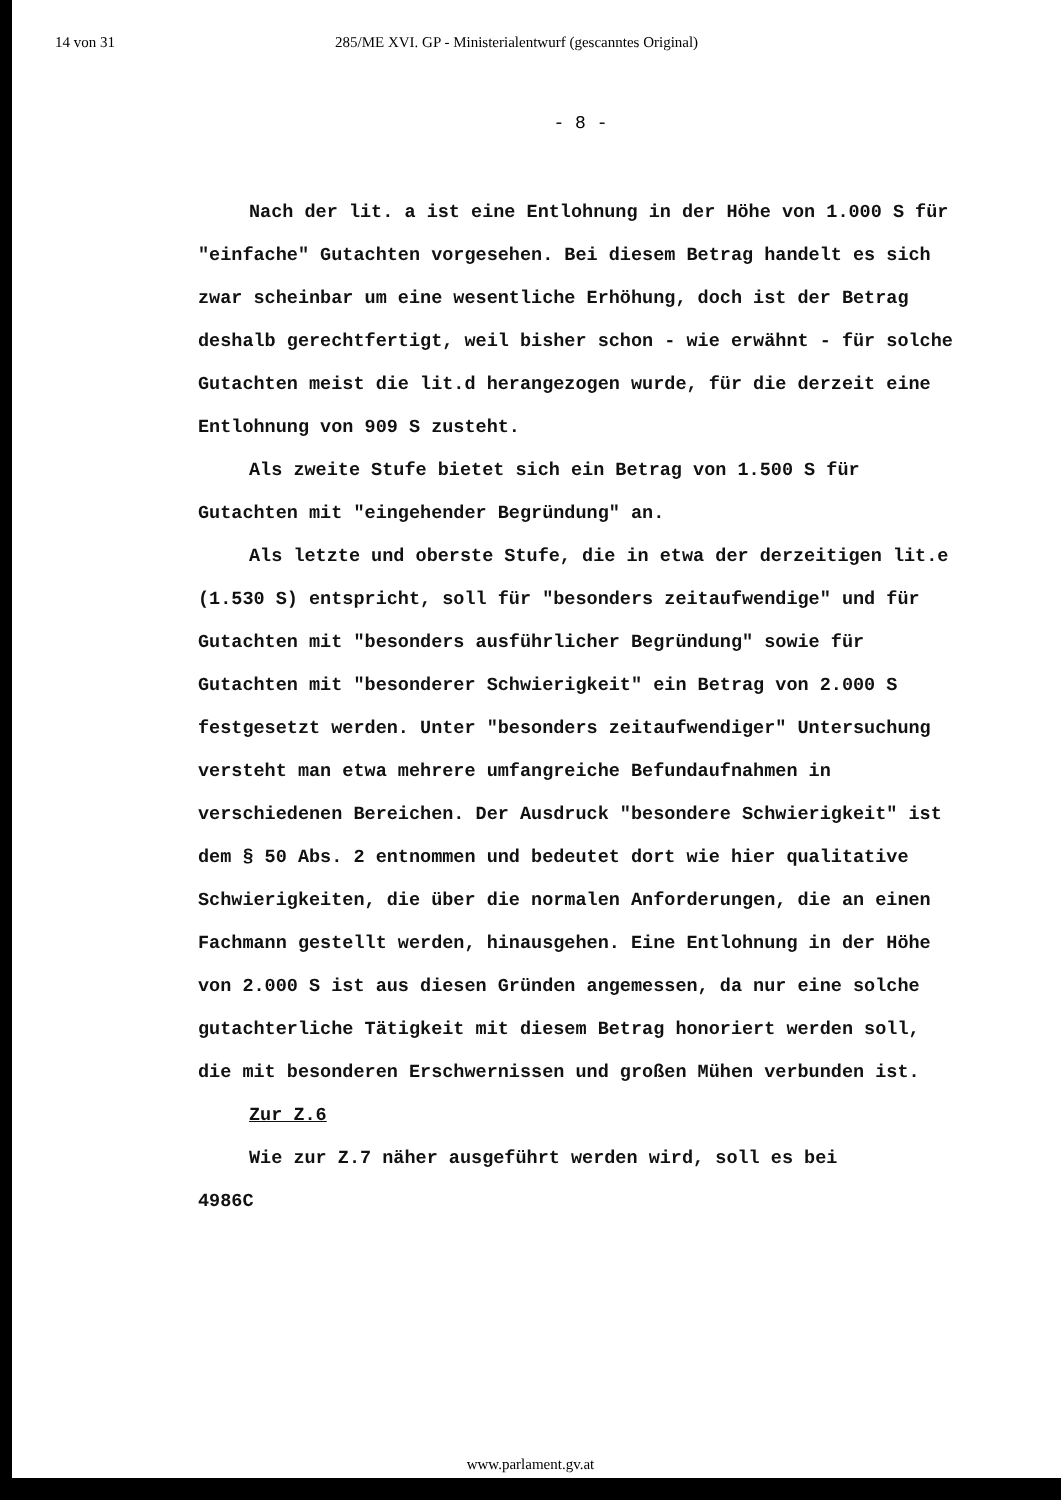14 von 31 285/ME XVI. GP - Ministerialentwurf (gescanntes Original)
- 8 -
Nach der lit. a ist eine Entlohnung in der Höhe von 1.000 S für "einfache" Gutachten vorgesehen. Bei diesem Betrag handelt es sich zwar scheinbar um eine wesentliche Erhöhung, doch ist der Betrag deshalb gerechtfertigt, weil bisher schon - wie erwähnt - für solche Gutachten meist die lit.d herangezogen wurde, für die derzeit eine Entlohnung von 909 S zusteht.
Als zweite Stufe bietet sich ein Betrag von 1.500 S für Gutachten mit "eingehender Begründung" an.
Als letzte und oberste Stufe, die in etwa der derzeitigen lit.e (1.530 S) entspricht, soll für "besonders zeitaufwendige" und für Gutachten mit "besonders ausführlicher Begründung" sowie für Gutachten mit "besonderer Schwierigkeit" ein Betrag von 2.000 S festgesetzt werden. Unter "besonders zeitaufwendiger" Untersuchung versteht man etwa mehrere umfangreiche Befundaufnahmen in verschiedenen Bereichen. Der Ausdruck "besondere Schwierigkeit" ist dem § 50 Abs. 2 entnommen und bedeutet dort wie hier qualitative Schwierigkeiten, die über die normalen Anforderungen, die an einen Fachmann gestellt werden, hinausgehen. Eine Entlohnung in der Höhe von 2.000 S ist aus diesen Gründen angemessen, da nur eine solche gutachterliche Tätigkeit mit diesem Betrag honoriert werden soll, die mit besonderen Erschwernissen und großen Mühen verbunden ist.
Zur Z.6
Wie zur Z.7 näher ausgeführt werden wird, soll es bei
4986C
www.parlament.gv.at